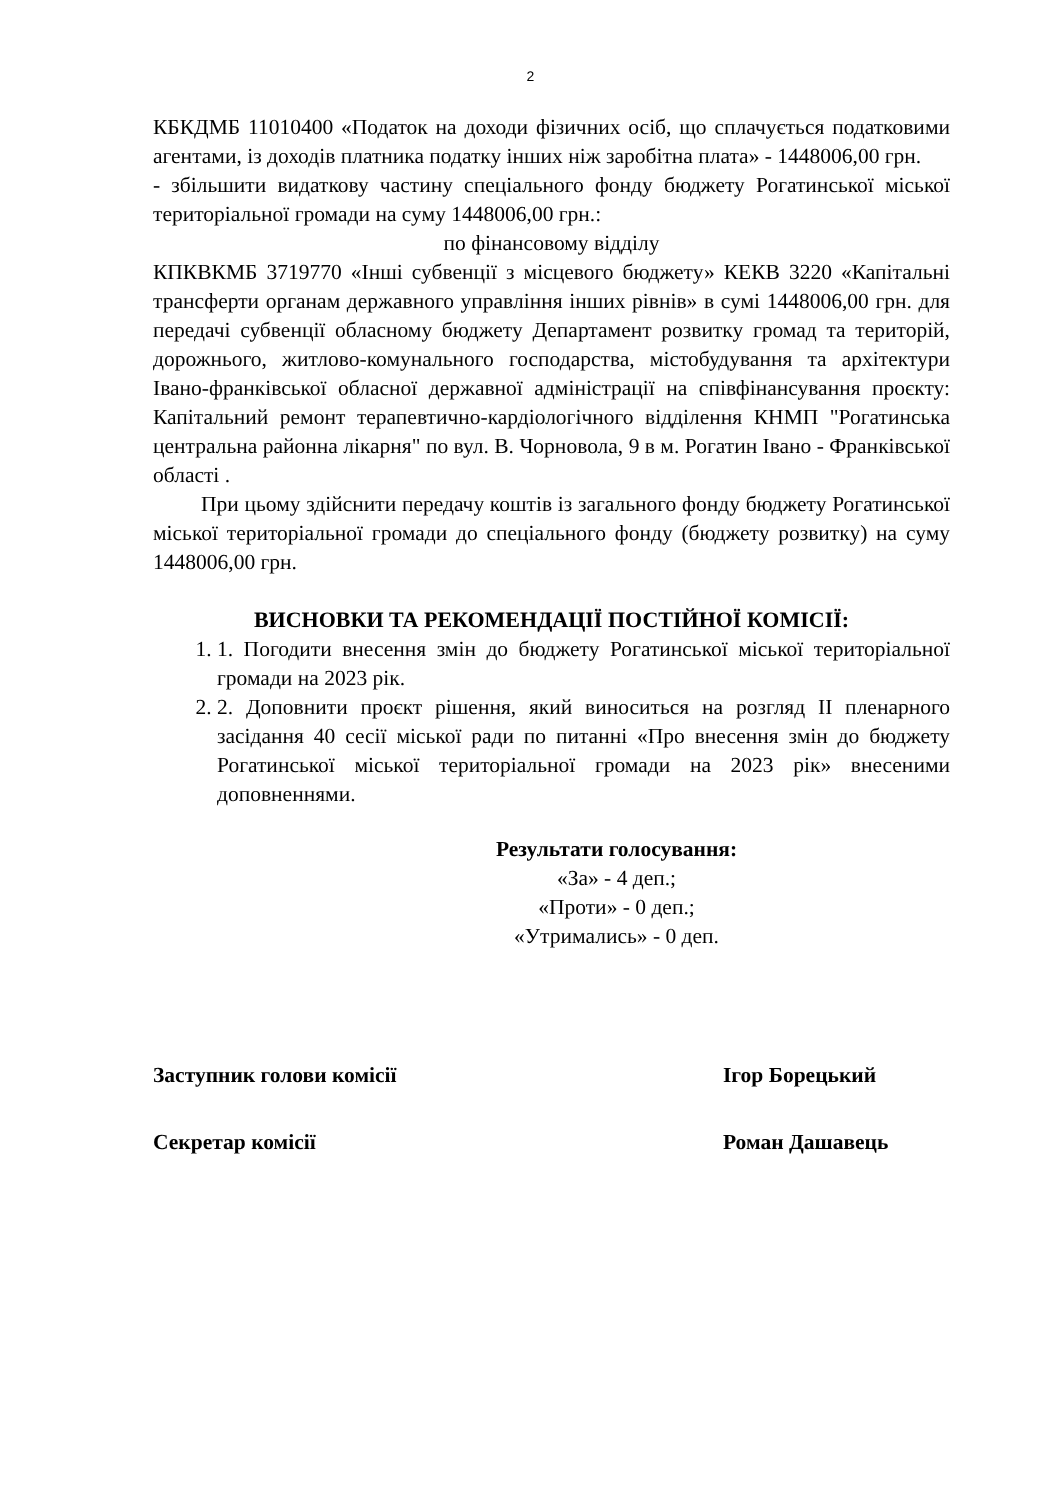2
КБКДМБ 11010400 «Податок на доходи фізичних осіб, що сплачується податковими агентами, із доходів платника податку інших ніж заробітна плата» - 1448006,00 грн.
- збільшити видаткову частину спеціального фонду бюджету Рогатинської міської територіальної громади на суму 1448006,00 грн.:
по фінансовому відділу
КПКВКМБ 3719770 «Інші субвенції з місцевого бюджету» КЕКВ 3220 «Капітальні трансферти органам державного управління інших рівнів» в сумі 1448006,00 грн. для передачі субвенції обласному бюджету Департамент розвитку громад та територій, дорожнього, житлово-комунального господарства, містобудування та архітектури Івано-франківської обласної державної адміністрації на співфінансування проєкту: Капітальний ремонт терапевтично-кардіологічного відділення КНМП "Рогатинська центральна районна лікарня" по вул. В. Чорновола, 9 в м. Рогатин Івано - Франківської області .
При цьому здійснити передачу коштів із загального фонду бюджету Рогатинської міської територіальної громади до спеціального фонду (бюджету розвитку) на суму 1448006,00 грн.
ВИСНОВКИ ТА РЕКОМЕНДАЦІЇ ПОСТІЙНОЇ КОМІСІЇ:
1. 1. Погодити внесення змін до бюджету Рогатинської міської територіальної громади на 2023 рік.
2. 2. Доповнити проєкт рішення, який виноситься на розгляд ІІ пленарного засідання 40 сесії міської ради по питанні «Про внесення змін до бюджету Рогатинської міської територіальної громади на 2023 рік» внесеними доповненнями.
Результати голосування:
«За» - 4 деп.;
«Проти» - 0 деп.;
«Утримались» - 0 деп.
Заступник голови комісії Ігор Борецький
Секретар комісії Роман Дашавець